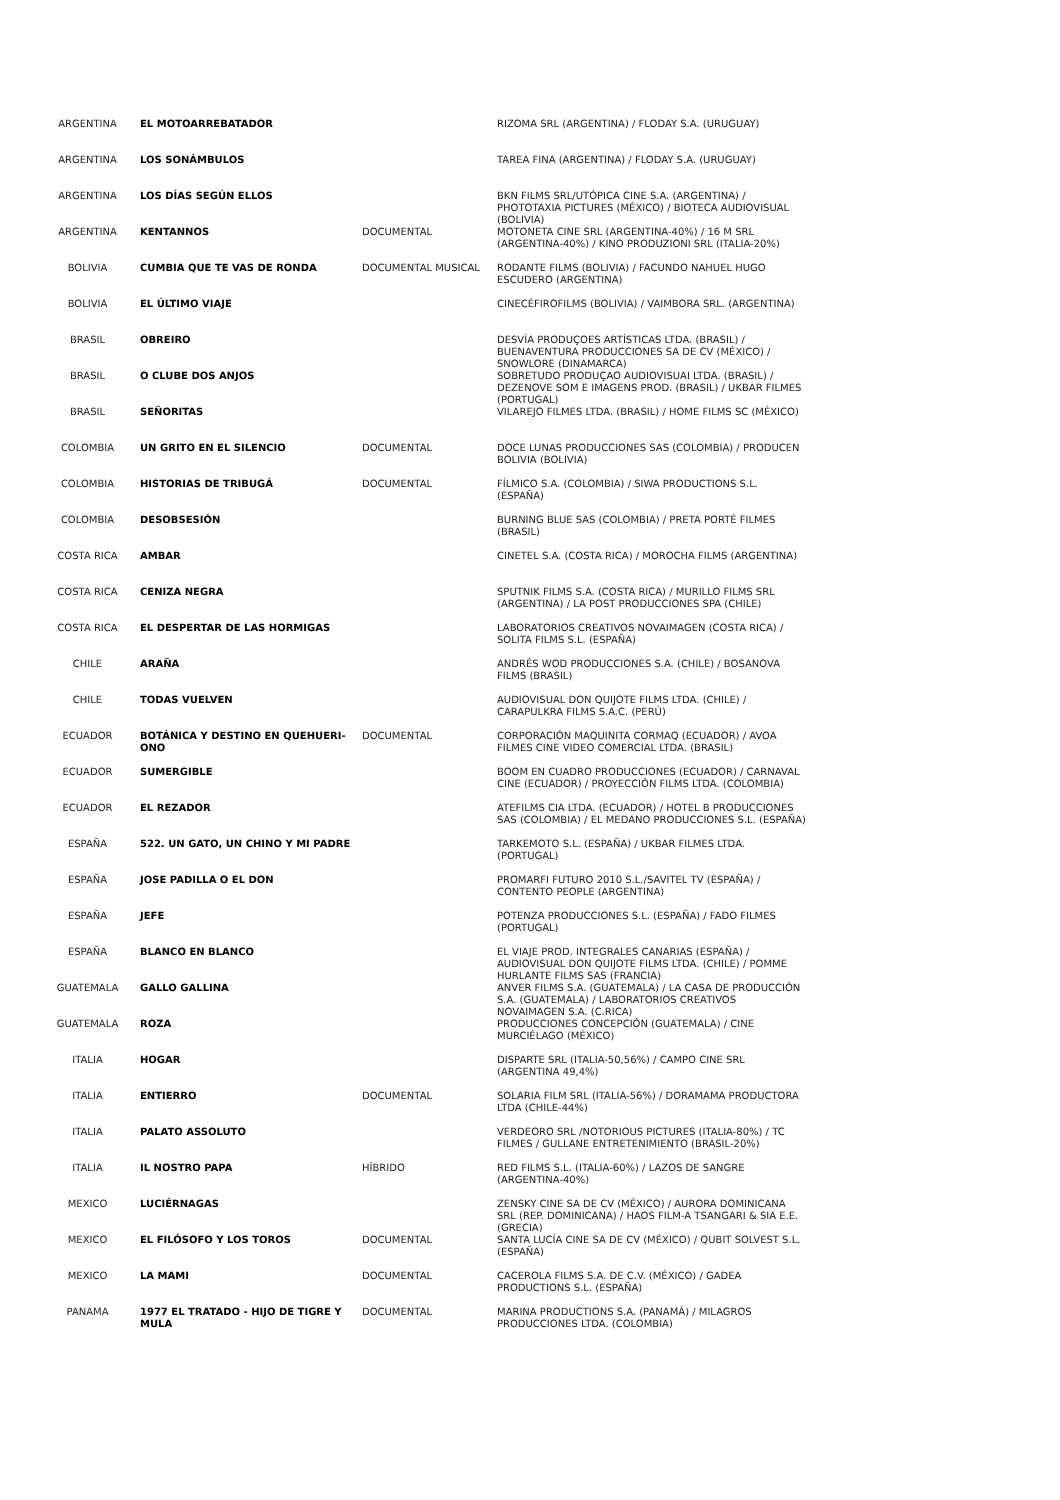| ARGENTINA | EL MOTOARREBATADOR | | RIZOMA SRL (ARGENTINA) / FLODAY S.A. (URUGUAY) |
| ARGENTINA | LOS SONÁMBULOS | | TAREA FINA (ARGENTINA) / FLODAY S.A. (URUGUAY) |
| ARGENTINA | LOS DÍAS SEGÚN ELLOS | | BKN FILMS SRL/UTÓPICA CINE S.A. (ARGENTINA) / PHOTOTAXIA PICTURES (MÉXICO) / BIOTECA AUDIOVISUAL (BOLIVIA) |
| ARGENTINA | KENTANNOS | DOCUMENTAL | MOTONETA CINE SRL (ARGENTINA-40%) / 16 M SRL (ARGENTINA-40%) / KINO PRODUZIONI SRL (ITALIA-20%) |
| BOLIVIA | CUMBIA QUE TE VAS DE RONDA | DOCUMENTAL MUSICAL | RODANTE FILMS (BOLIVIA) / FACUNDO NAHUEL HUGO ESCUDERO (ARGENTINA) |
| BOLIVIA | EL ÚLTIMO VIAJE | | CINECÉFIROFILMS (BOLIVIA) / VAIMBORA SRL. (ARGENTINA) |
| BRASIL | OBREIRO | | DESVÍA PRODUÇOES ARTÍSTICAS LTDA. (BRASIL) / BUENAVENTURA PRODUCCIONES SA DE CV (MÉXICO) / SNOWLORE (DINAMARCA) |
| BRASIL | O CLUBE DOS ANJOS | | SOBRETUDO PRODUÇAO AUDIOVISUAI LTDA. (BRASIL) / DEZENOVE SOM E IMAGENS PROD. (BRASIL) / UKBAR FILMES (PORTUGAL) |
| BRASIL | SEÑORITAS | | VILAREJO FILMES LTDA. (BRASIL) / HOME FILMS SC (MÉXICO) |
| COLOMBIA | UN GRITO EN EL SILENCIO | DOCUMENTAL | DOCE LUNAS PRODUCCIONES SAS (COLOMBIA) / PRODUCEN BOLIVIA (BOLIVIA) |
| COLOMBIA | HISTORIAS DE TRIBUGÁ | DOCUMENTAL | FÍLMICO S.A. (COLOMBIA) / SIWA PRODUCTIONS S.L. (ESPAÑA) |
| COLOMBIA | DESOBSESIÓN | | BURNING BLUE SAS (COLOMBIA) / PRETA PORTÉ FILMES (BRASIL) |
| COSTA RICA | AMBAR | | CINETEL S.A. (COSTA RICA) / MOROCHA FILMS (ARGENTINA) |
| COSTA RICA | CENIZA NEGRA | | SPUTNIK FILMS S.A. (COSTA RICA) / MURILLO FILMS SRL (ARGENTINA) / LA POST PRODUCCIONES SPA (CHILE) |
| COSTA RICA | EL DESPERTAR DE LAS HORMIGAS | | LABORATORIOS CREATIVOS NOVAIMAGEN (COSTA RICA) / SOLITA FILMS S.L. (ESPAÑA) |
| CHILE | ARAÑA | | ANDRÉS WOD PRODUCCIONES S.A. (CHILE) / BOSANOVA FILMS (BRASIL) |
| CHILE | TODAS VUELVEN | | AUDIOVISUAL DON QUIJOTE FILMS LTDA. (CHILE) / CARAPULKRA FILMS S.A.C. (PERÚ) |
| ECUADOR | BOTÁNICA Y DESTINO EN QUEHUERI-ONO | DOCUMENTAL | CORPORACIÓN MAQUINITA CORMAQ (ECUADOR) / AVOA FILMES CINE VIDEO COMERCIAL LTDA. (BRASIL) |
| ECUADOR | SUMERGIBLE | | BOOM EN CUADRO PRODUCCIONES (ECUADOR) / CARNAVAL CINE (ECUADOR) / PROYECCIÓN FILMS LTDA. (COLOMBIA) |
| ECUADOR | EL REZADOR | | ATEFILMS CIA LTDA. (ECUADOR) / HOTEL B PRODUCCIONES SAS (COLOMBIA) / EL MEDANO PRODUCCIONES S.L. (ESPAÑA) |
| ESPAÑA | 522. UN GATO, UN CHINO Y MI PADRE | | TARKEMOTO S.L. (ESPAÑA) / UKBAR FILMES LTDA. (PORTUGAL) |
| ESPAÑA | JOSE PADILLA O EL DON | | PROMARFI FUTURO 2010 S.L./SAVITEL TV (ESPAÑA) / CONTENTO PEOPLE (ARGENTINA) |
| ESPAÑA | JEFE | | POTENZA PRODUCCIONES S.L. (ESPAÑA) / FADO FILMES (PORTUGAL) |
| ESPAÑA | BLANCO EN BLANCO | | EL VIAJE PROD. INTEGRALES CANARIAS (ESPAÑA) / AUDIOVISUAL DON QUIJOTE FILMS LTDA. (CHILE) / POMME HURLANTE FILMS SAS (FRANCIA) |
| GUATEMALA | GALLO GALLINA | | ANVER FILMS S.A. (GUATEMALA) / LA CASA DE PRODUCCIÓN S.A. (GUATEMALA) / LABORATORIOS CREATIVOS NOVAIMAGEN S.A. (C.RICA) |
| GUATEMALA | ROZA | | PRODUCCIONES CONCEPCIÓN (GUATEMALA) / CINE MURCIÉLAGO (MÉXICO) |
| ITALIA | HOGAR | | DISPARTE SRL (ITALIA-50,56%) / CAMPO CINE SRL (ARGENTINA 49,4%) |
| ITALIA | ENTIERRO | DOCUMENTAL | SOLARIA FILM SRL (ITALIA-56%) / DORAMAMA PRODUCTORA LTDA (CHILE-44%) |
| ITALIA | PALATO ASSOLUTO | | VERDEORO SRL /NOTORIOUS PICTURES (ITALIA-80%) / TC FILMES / GULLANE ENTRETENIMIENTO (BRASIL-20%) |
| ITALIA | IL NOSTRO PAPA | HÍBRIDO | RED FILMS S.L. (ITALIA-60%) / LAZOS DE SANGRE (ARGENTINA-40%) |
| MEXICO | LUCIÉRNAGAS | | ZENSKY CINE SA DE CV (MÉXICO) / AURORA DOMINICANA SRL (REP. DOMINICANA) / HAOS FILM-A TSANGARI & SIA E.E. (GRECIA) |
| MEXICO | EL FILÓSOFO Y LOS TOROS | DOCUMENTAL | SANTA LUCÍA CINE SA DE CV (MÉXICO) / QUBIT SOLVEST S.L. (ESPAÑA) |
| MEXICO | LA MAMI | DOCUMENTAL | CACEROLA FILMS S.A. DE C.V. (MÉXICO) / GADEA PRODUCTIONS S.L. (ESPAÑA) |
| PANAMA | 1977 EL TRATADO - HIJO DE TIGRE Y MULA | DOCUMENTAL | MARINA PRODUCTIONS S.A. (PANAMÁ) / MILAGROS PRODUCCIONES LTDA. (COLOMBIA) |